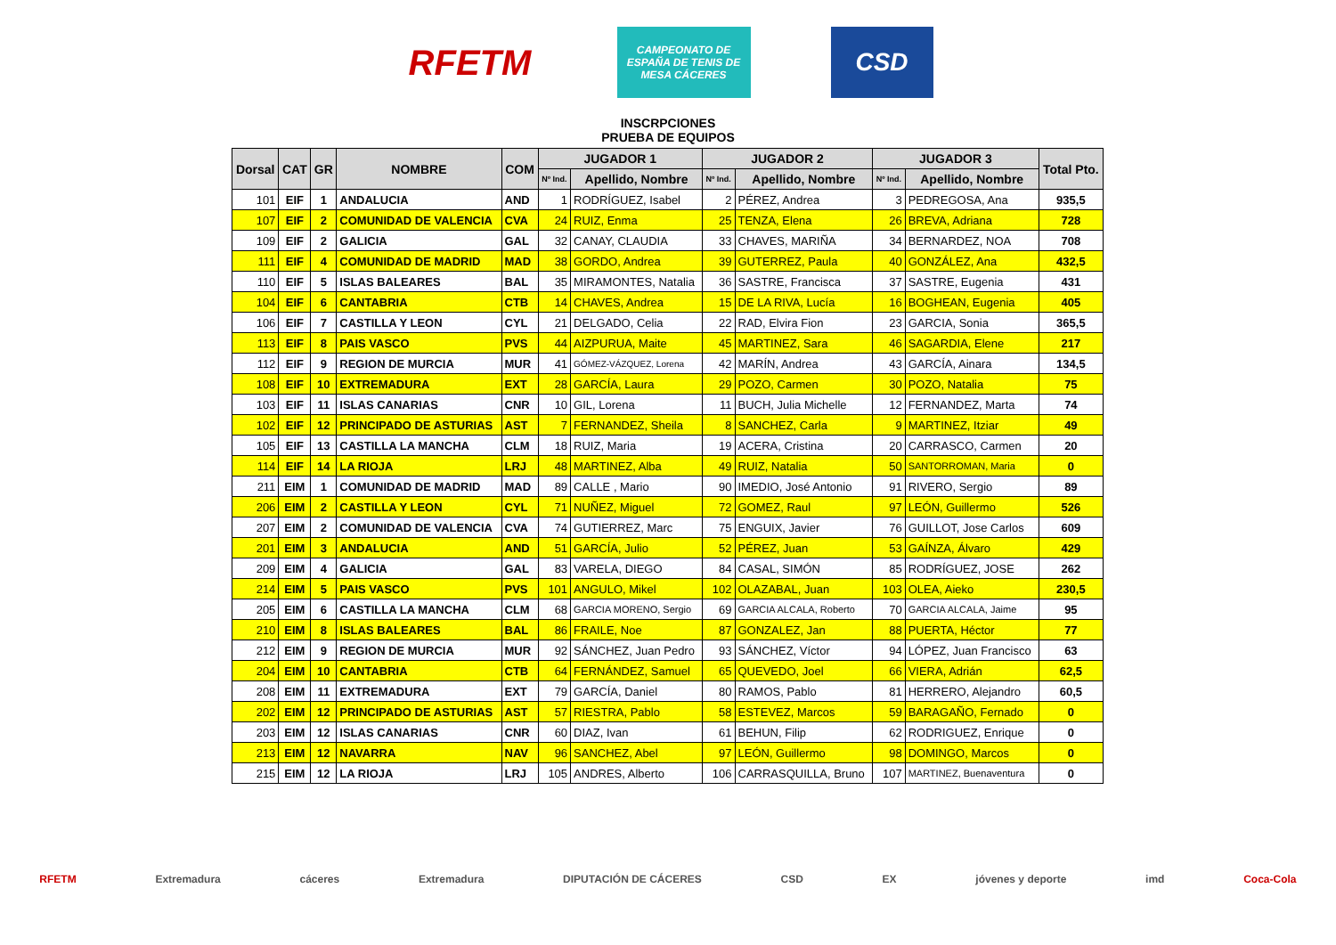RFETM
CAMPEONATO DE ESPAÑA DE TENIS DE MESA CÁCERES
CSD
INSCRPCIONES
PRUEBA DE EQUIPOS
| Dorsal | CAT | GR | NOMBRE | COM | JUGADOR 1 | | JUGADOR 2 | | JUGADOR 3 | | Total Pto. |
| --- | --- | --- | --- | --- | --- | --- | --- | --- | --- | --- | --- |
| | | | | | Nº Ind. | Apellido, Nombre | Nº Ind. | Apellido, Nombre | Nº Ind. | Apellido, Nombre | |
| 101 | EIF | 1 | ANDALUCIA | AND | 1 | RODRÍGUEZ, Isabel | 2 | PÉREZ, Andrea | 3 | PEDREGOSA, Ana | 935,5 |
| 107 | EIF | 2 | COMUNIDAD DE VALENCIA | CVA | 24 | RUIZ, Enma | 25 | TENZA, Elena | 26 | BREVA, Adriana | 728 |
| 109 | EIF | 2 | GALICIA | GAL | 32 | CANAY, CLAUDIA | 33 | CHAVES, MARIÑA | 34 | BERNARDEZ, NOA | 708 |
| 111 | EIF | 4 | COMUNIDAD DE MADRID | MAD | 38 | GORDO, Andrea | 39 | GUTERREZ, Paula | 40 | GONZÁLEZ, Ana | 432,5 |
| 110 | EIF | 5 | ISLAS BALEARES | BAL | 35 | MIRAMONTES, Natalia | 36 | SASTRE, Francisca | 37 | SASTRE, Eugenia | 431 |
| 104 | EIF | 6 | CANTABRIA | CTB | 14 | CHAVES, Andrea | 15 | DE LA RIVA, Lucía | 16 | BOGHEAN, Eugenia | 405 |
| 106 | EIF | 7 | CASTILLA Y LEON | CYL | 21 | DELGADO, Celia | 22 | RAD, Elvira Fion | 23 | GARCIA, Sonia | 365,5 |
| 113 | EIF | 8 | PAIS VASCO | PVS | 44 | AIZPURUA, Maite | 45 | MARTINEZ, Sara | 46 | SAGARDIA, Elene | 217 |
| 112 | EIF | 9 | REGION DE MURCIA | MUR | 41 | GÓMEZ-VÁZQUEZ, Lorena | 42 | MARÍN, Andrea | 43 | GARCÍA, Ainara | 134,5 |
| 108 | EIF | 10 | EXTREMADURA | EXT | 28 | GARCÍA, Laura | 29 | POZO, Carmen | 30 | POZO, Natalia | 75 |
| 103 | EIF | 11 | ISLAS CANARIAS | CNR | 10 | GIL, Lorena | 11 | BUCH, Julia Michelle | 12 | FERNANDEZ, Marta | 74 |
| 102 | EIF | 12 | PRINCIPADO DE ASTURIAS | AST | 7 | FERNANDEZ, Sheila | 8 | SANCHEZ, Carla | 9 | MARTINEZ, Itziar | 49 |
| 105 | EIF | 13 | CASTILLA LA MANCHA | CLM | 18 | RUIZ, Maria | 19 | ACERA, Cristina | 20 | CARRASCO, Carmen | 20 |
| 114 | EIF | 14 | LA RIOJA | LRJ | 48 | MARTINEZ, Alba | 49 | RUIZ, Natalia | 50 | SANTORROMAN, Maria | 0 |
| 211 | EIM | 1 | COMUNIDAD DE MADRID | MAD | 89 | CALLE , Mario | 90 | IMEDIO, José Antonio | 91 | RIVERO, Sergio | 89 |
| 206 | EIM | 2 | CASTILLA Y LEON | CYL | 71 | NUÑEZ, Miguel | 72 | GOMEZ, Raul | 97 | LEÓN, Guillermo | 526 |
| 207 | EIM | 2 | COMUNIDAD DE VALENCIA | CVA | 74 | GUTIERREZ, Marc | 75 | ENGUIX, Javier | 76 | GUILLOT, Jose Carlos | 609 |
| 201 | EIM | 3 | ANDALUCIA | AND | 51 | GARCÍA, Julio | 52 | PÉREZ, Juan | 53 | GAÍNZA, Álvaro | 429 |
| 209 | EIM | 4 | GALICIA | GAL | 83 | VARELA, DIEGO | 84 | CASAL, SIMÓN | 85 | RODRÍGUEZ, JOSE | 262 |
| 214 | EIM | 5 | PAIS VASCO | PVS | 101 | ANGULO, Mikel | 102 | OLAZABAL, Juan | 103 | OLEA, Aieko | 230,5 |
| 205 | EIM | 6 | CASTILLA LA MANCHA | CLM | 68 | GARCIA MORENO, Sergio | 69 | GARCIA ALCALA, Roberto | 70 | GARCIA ALCALA, Jaime | 95 |
| 210 | EIM | 8 | ISLAS BALEARES | BAL | 86 | FRAILE, Noe | 87 | GONZALEZ, Jan | 88 | PUERTA, Héctor | 77 |
| 212 | EIM | 9 | REGION DE MURCIA | MUR | 92 | SÁNCHEZ, Juan Pedro | 93 | SÁNCHEZ, Víctor | 94 | LÓPEZ, Juan Francisco | 63 |
| 204 | EIM | 10 | CANTABRIA | CTB | 64 | FERNÁNDEZ, Samuel | 65 | QUEVEDO, Joel | 66 | VIERA, Adrián | 62,5 |
| 208 | EIM | 11 | EXTREMADURA | EXT | 79 | GARCÍA, Daniel | 80 | RAMOS, Pablo | 81 | HERRERO, Alejandro | 60,5 |
| 202 | EIM | 12 | PRINCIPADO DE ASTURIAS | AST | 57 | RIESTRA, Pablo | 58 | ESTEVEZ, Marcos | 59 | BARAGAÑO, Fernado | 0 |
| 203 | EIM | 12 | ISLAS CANARIAS | CNR | 60 | DIAZ, Ivan | 61 | BEHUN, Filip | 62 | RODRIGUEZ, Enrique | 0 |
| 213 | EIM | 12 | NAVARRA | NAV | 96 | SANCHEZ, Abel | 97 | LEÓN, Guillermo | 98 | DOMINGO, Marcos | 0 |
| 215 | EIM | 12 | LA RIOJA | LRJ | 105 | ANDRES, Alberto | 106 | CARRASQUILLA, Bruno | 107 | MARTINEZ, Buenaventura | 0 |
RFETM Extremadura cáceres Extremadura DIPUTACIÓN DE CÁCERES CSD EX jóvenes y deporte imd Coca-Cola